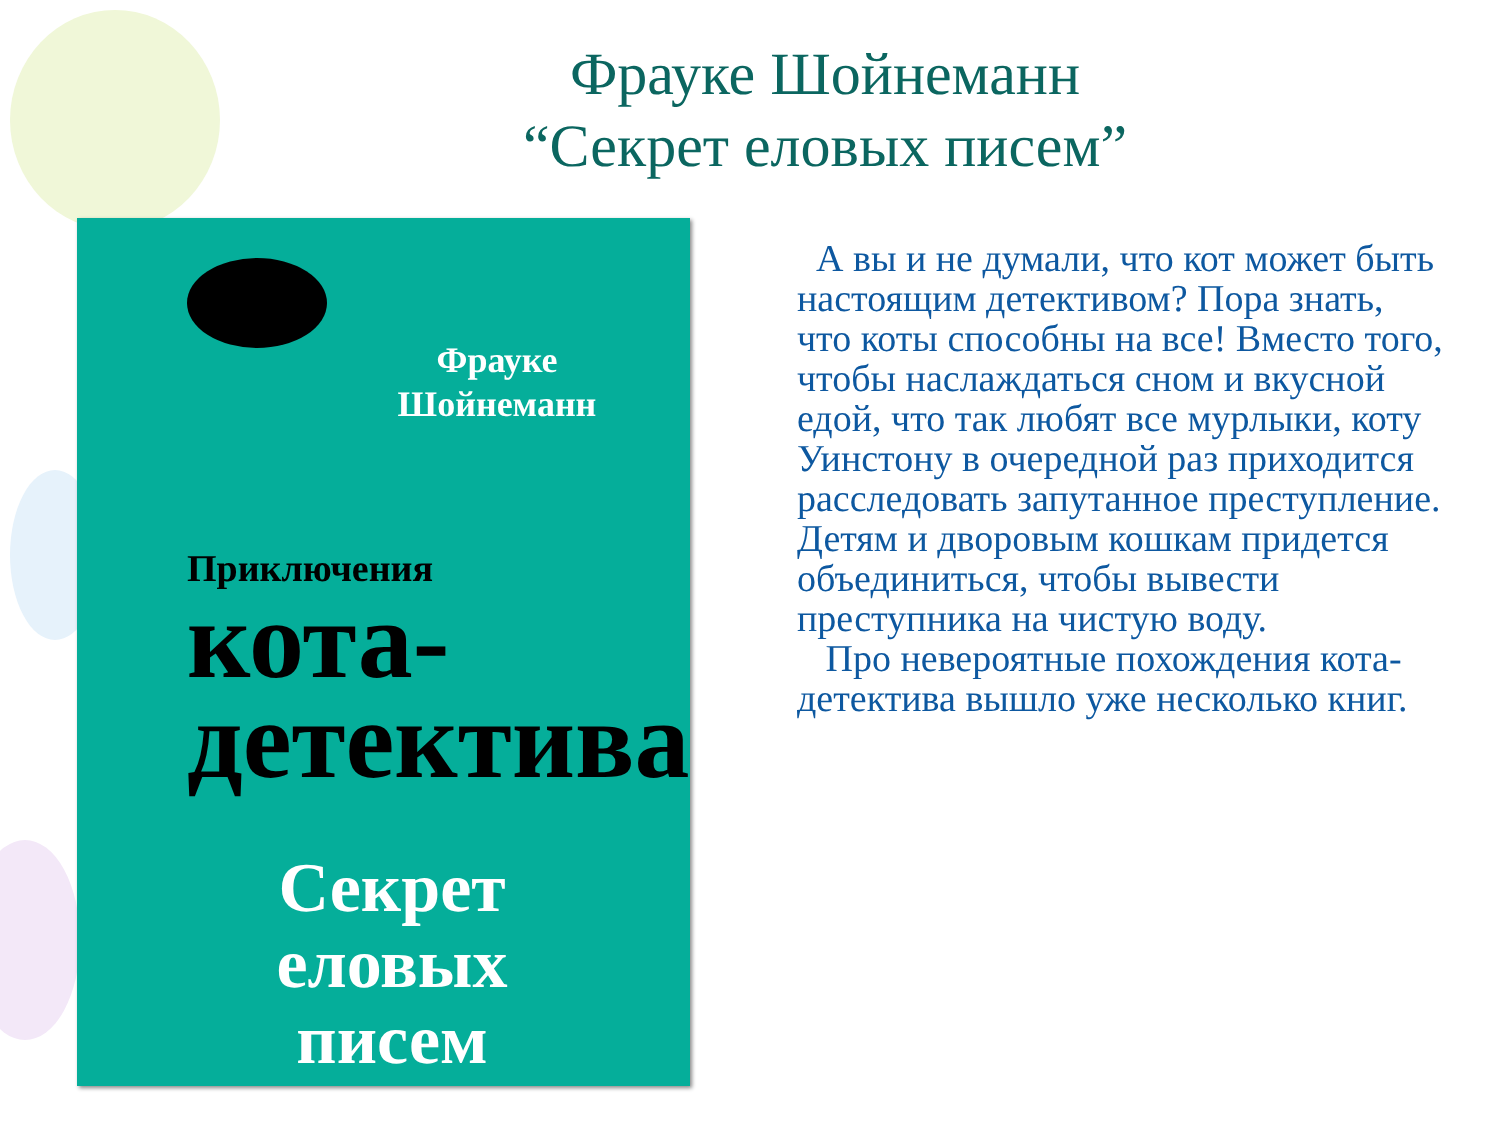Фрауке Шойнеманн
“Секрет еловых писем”
Фрауке Шойнеманн
Приключения
кота-
детектива
Секрет еловых писем
А вы и не думали, что кот может быть настоящим детективом? Пора знать, что коты способны на все! Вместо того, чтобы наслаждаться сном и вкусной едой, что так любят все мурлыки, коту Уинстону в очередной раз приходится расследовать запутанное преступление. Детям и дворовым кошкам придется объединиться, чтобы вывести преступника на чистую воду.
Про невероятные похождения кота-детектива вышло уже несколько книг.